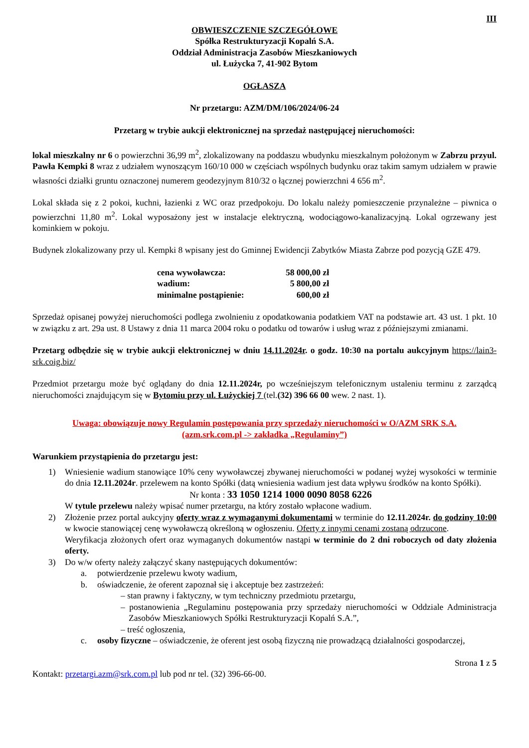III
OBWIESZCZENIE SZCZEGÓŁOWE
Spółka Restrukturyzacji Kopalń S.A.
Oddział Administracja Zasobów Mieszkaniowych
ul. Łużycka 7, 41-902 Bytom
OGŁASZA
Nr przetargu: AZM/DM/106/2024/06-24
Przetarg w trybie aukcji elektronicznej na sprzedaż następującej nieruchomości:
lokal mieszkalny nr 6 o powierzchni 36,99 m<sup>2</sup>, zlokalizowany na poddaszu wbudynku mieszkalnym położonym w Zabrzu przyul. Pawła Kempki 8 wraz z udziałem wynoszącym 160/10 000 w częściach wspólnych budynku oraz takim samym udziałem w prawie własności działki gruntu oznaczonej numerem geodezyjnym 810/32 o łącznej powierzchni 4 656 m<sup>2</sup>.
Lokal składa się z 2 pokoi, kuchni, łazienki z WC oraz przedpokoju. Do lokalu należy pomieszczenie przynależne – piwnica o powierzchni 11,80 m<sup>2</sup>. Lokal wyposażony jest w instalacje elektryczną, wodociągowo-kanalizacyjną. Lokal ogrzewany jest kominkiem w pokoju.
Budynek zlokalizowany przy ul. Kempki 8 wpisany jest do Gminnej Ewidencji Zabytków Miasta Zabrze pod pozycją GZE 479.
| cena wywoławcza: | 58 000,00 zł |
| wadium: | 5 800,00 zł |
| minimalne postąpienie: | 600,00 zł |
Sprzedaż opisanej powyżej nieruchomości podlega zwolnieniu z opodatkowania podatkiem VAT na podstawie art. 43 ust. 1 pkt. 10 w związku z art. 29a ust. 8 Ustawy z dnia 11 marca 2004 roku o podatku od towarów i usług wraz z późniejszymi zmianami.
Przetarg odbędzie się w trybie aukcji elektronicznej w dniu 14.11.2024r. o godz. 10:30 na portalu aukcyjnym https://lain3-srk.coig.biz/
Przedmiot przetargu może być oglądany do dnia 12.11.2024r, po wcześniejszym telefonicznym ustaleniu terminu z zarządcą nieruchomości znajdującym się w Bytomiu przy ul. Łużyckiej 7 (tel.(32) 396 66 00 wew. 2 nast. 1).
Uwaga: obowiązuje nowy Regulamin postępowania przy sprzedaży nieruchomości w O/AZM SRK S.A.
(azm.srk.com.pl -> zakładka „Regulaminy”)
Warunkiem przystąpienia do przetargu jest:
1) Wniesienie wadium stanowiące 10% ceny wywoławczej zbywanej nieruchomości w podanej wyżej wysokości w terminie do dnia 12.11.2024r. przelewem na konto Spółki (datą wniesienia wadium jest data wpływu środków na konto Spółki).
Nr konta : 33 1050 1214 1000 0090 8058 6226
W tytule przelewu należy wpisać numer przetargu, na który zostało wpłacone wadium.
2) Złożenie przez portal aukcyjny oferty wraz z wymaganymi dokumentami w terminie do 12.11.2024r. do godziny 10:00 w kwocie stanowiącej cenę wywoławczą określoną w ogłoszeniu. Oferty z innymi cenami zostaną odrzucone.
Weryfikacja złożonych ofert oraz wymaganych dokumentów nastąpi w terminie do 2 dni roboczych od daty złożenia oferty.
3) Do w/w oferty należy załączyć skany następujących dokumentów:
a. potwierdzenie przelewu kwoty wadium,
b. oświadczenie, że oferent zapoznał się i akceptuje bez zastrzeżeń:
– stan prawny i faktyczny, w tym techniczny przedmiotu przetargu,
– postanowienia „Regulaminu postępowania przy sprzedaży nieruchomości w Oddziale Administracja Zasobów Mieszkaniowych Spółki Restrukturyzacji Kopalń S.A.”,
– treść ogłoszenia,
c. osoby fizyczne – oświadczenie, że oferent jest osobą fizyczną nie prowadzącą działalności gospodarczej,
Strona 1 z 5
Kontakt: przetargi.azm@srk.com.pl lub pod nr tel. (32) 396-66-00.